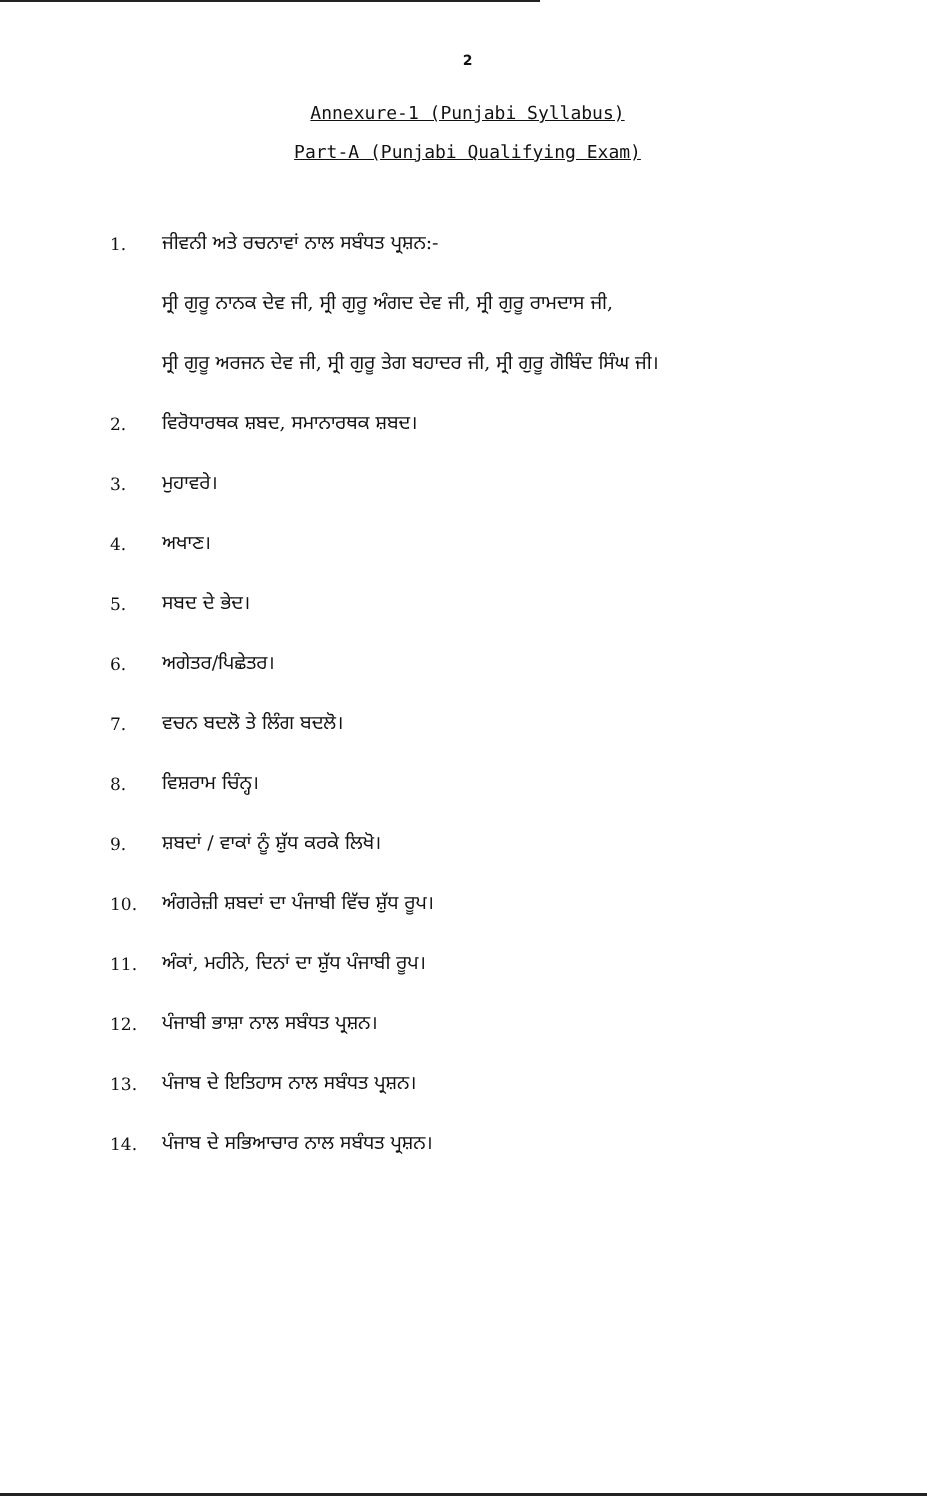2
Annexure-1 (Punjabi Syllabus)
Part-A (Punjabi Qualifying Exam)
1. ਜੀਵਨੀ ਅਤੇ ਰਚਨਾਵਾਂ ਨਾਲ ਸਬੰਧਤ ਪ੍ਰਸ਼ਨ:-
ਸ੍ਰੀ ਗੁਰੂ ਨਾਨਕ ਦੇਵ ਜੀ, ਸ੍ਰੀ ਗੁਰੂ ਅੰਗਦ ਦੇਵ ਜੀ, ਸ੍ਰੀ ਗੁਰੂ ਰਾਮਦਾਸ ਜੀ,
ਸ੍ਰੀ ਗੁਰੂ ਅਰਜਨ ਦੇਵ ਜੀ, ਸ੍ਰੀ ਗੁਰੂ ਤੇਗ ਬਹਾਦਰ ਜੀ, ਸ੍ਰੀ ਗੁਰੂ ਗੋਬਿੰਦ ਸਿੰਘ ਜੀ।
2. ਵਿਰੋਧਾਰਥਕ ਸ਼ਬਦ, ਸਮਾਨਾਰਥਕ ਸ਼ਬਦ।
3. ਮੁਹਾਵਰੇ।
4. ਅਖਾਣ।
5. ਸਬਦ ਦੇ ਭੇਦ।
6. ਅਗੇਤਰ/ਪਿਛੇਤਰ।
7. ਵਚਨ ਬਦਲੋ ਤੇ ਲਿੰਗ ਬਦਲੋ।
8. ਵਿਸ਼ਰਾਮ ਚਿੰਨ੍ਹ।
9. ਸ਼ਬਦਾਂ / ਵਾਕਾਂ ਨੂੰ ਸ਼ੁੱਧ ਕਰਕੇ ਲਿਖੋ।
10. ਅੰਗਰੇਜ਼ੀ ਸ਼ਬਦਾਂ ਦਾ ਪੰਜਾਬੀ ਵਿੱਚ ਸ਼ੁੱਧ ਰੂਪ।
11. ਅੰਕਾਂ, ਮਹੀਨੇ, ਦਿਨਾਂ ਦਾ ਸ਼ੁੱਧ ਪੰਜਾਬੀ ਰੂਪ।
12. ਪੰਜਾਬੀ ਭਾਸ਼ਾ ਨਾਲ ਸਬੰਧਤ ਪ੍ਰਸ਼ਨ।
13. ਪੰਜਾਬ ਦੇ ਇਤਿਹਾਸ ਨਾਲ ਸਬੰਧਤ ਪ੍ਰਸ਼ਨ।
14. ਪੰਜਾਬ ਦੇ ਸਭਿਆਚਾਰ ਨਾਲ ਸਬੰਧਤ ਪ੍ਰਸ਼ਨ।